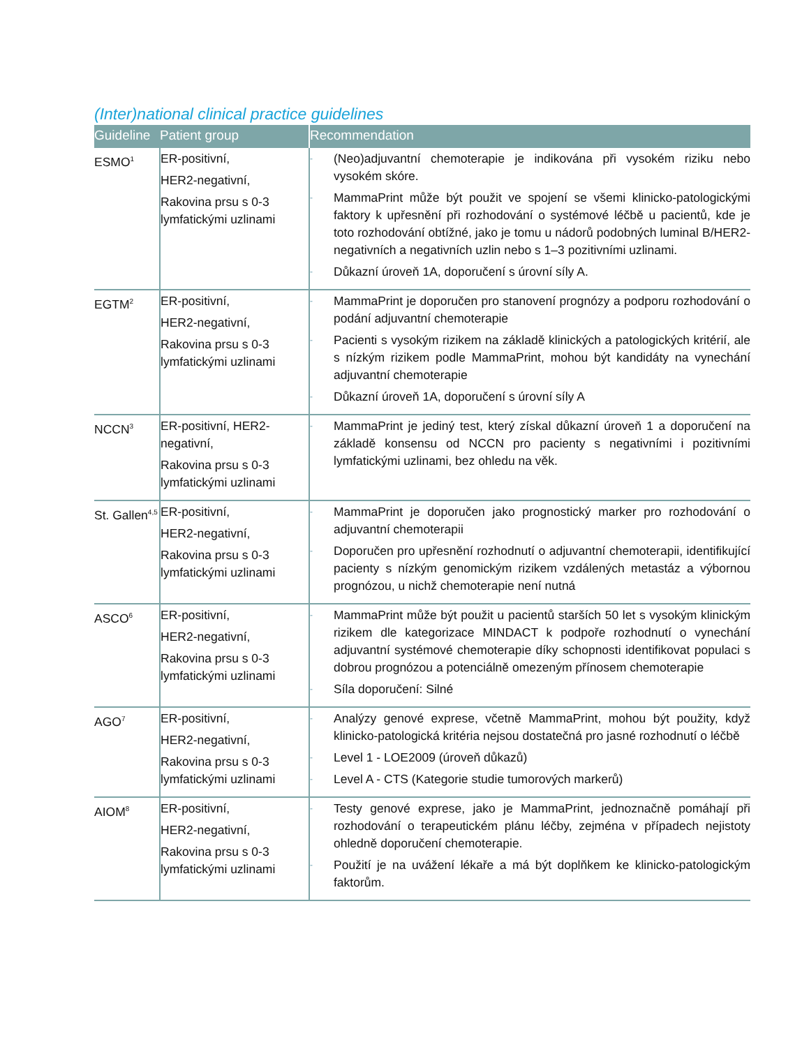(Inter)national clinical practice guidelines
| Guideline | Patient group | Recommendation |
| --- | --- | --- |
| ESMO<sup>1</sup> | ER-positivní, HER2-negativní, Rakovina prsu s 0-3 lymfatickými uzlinami | - (Neo)adjuvantní chemoterapie je indikována při vysokém riziku nebo vysokém skóre. - MammaPrint může být použit ve spojení se všemi klinicko-patologickými faktory k upřesnění při rozhodování o systémové léčbě u pacientů, kde je toto rozhodování obtížné, jako je tomu u nádorů podobných luminal B/HER2-negativních a negativních uzlin nebo s 1–3 pozitivními uzlinami. - Důkazní úroveň 1A, doporučení s úrovní síly A. |
| EGTM<sup>2</sup> | ER-positivní, HER2-negativní, Rakovina prsu s 0-3 lymfatickými uzlinami | - MammaPrint je doporučen pro stanovení prognózy a podporu rozhodování o podání adjuvantní chemoterapie - Pacienti s vysokým rizikem na základě klinických a patologických kritérií, ale s nízkým rizikem podle MammaPrint, mohou být kandidáty na vynechání adjuvantní chemoterapie - Důkazní úroveň 1A, doporučení s úrovní síly A |
| NCCN<sup>3</sup> | ER-positivní, HER2-negativní, Rakovina prsu s 0-3 lymfatickými uzlinami | - MammaPrint je jediný test, který získal důkazní úroveň 1 a doporučení na základě konsensu od NCCN pro pacienty s negativními i pozitivními lymfatickými uzlinami, bez ohledu na věk. |
| St. Gallen<sup>4,5</sup> | ER-positivní, HER2-negativní, Rakovina prsu s 0-3 lymfatickými uzlinami | - MammaPrint je doporučen jako prognostický marker pro rozhodování o adjuvantní chemoterapii - Doporučen pro upřesnění rozhodnutí o adjuvantní chemoterapii, identifikující pacienty s nízkým genomickým rizikem vzdálených metastáz a výbornou prognózou, u nichž chemoterapie není nutná |
| ASCO<sup>6</sup> | ER-positivní, HER2-negativní, Rakovina prsu s 0-3 lymfatickými uzlinami | - MammaPrint může být použit u pacientů starších 50 let s vysokým klinickým rizikem dle kategorizace MINDACT k podpoře rozhodnutí o vynechání adjuvantní systémové chemoterapie díky schopnosti identifikovat populaci s dobrou prognózou a potenciálně omezeným přínosem chemoterapie - Síla doporučení: Silné |
| AGO<sup>7</sup> | ER-positivní, HER2-negativní, Rakovina prsu s 0-3 lymfatickými uzlinami | - Analýzy genové exprese, včetně MammaPrint, mohou být použity, když klinicko-patologická kritéria nejsou dostatečná pro jasné rozhodnutí o léčbě - Level 1 - LOE2009 (úroveň důkazů) - Level A - CTS (Kategorie studie tumorových markerů) |
| AIOM<sup>8</sup> | ER-positivní, HER2-negativní, Rakovina prsu s 0-3 lymfatickými uzlinami | - Testy genové exprese, jako je MammaPrint, jednoznačně pomáhají při rozhodování o terapeutickém plánu léčby, zejména v případech nejistoty ohledně doporučení chemoterapie. - Použití je na uvážení lékaře a má být doplňkem ke klinicko-patologickým faktorům. |